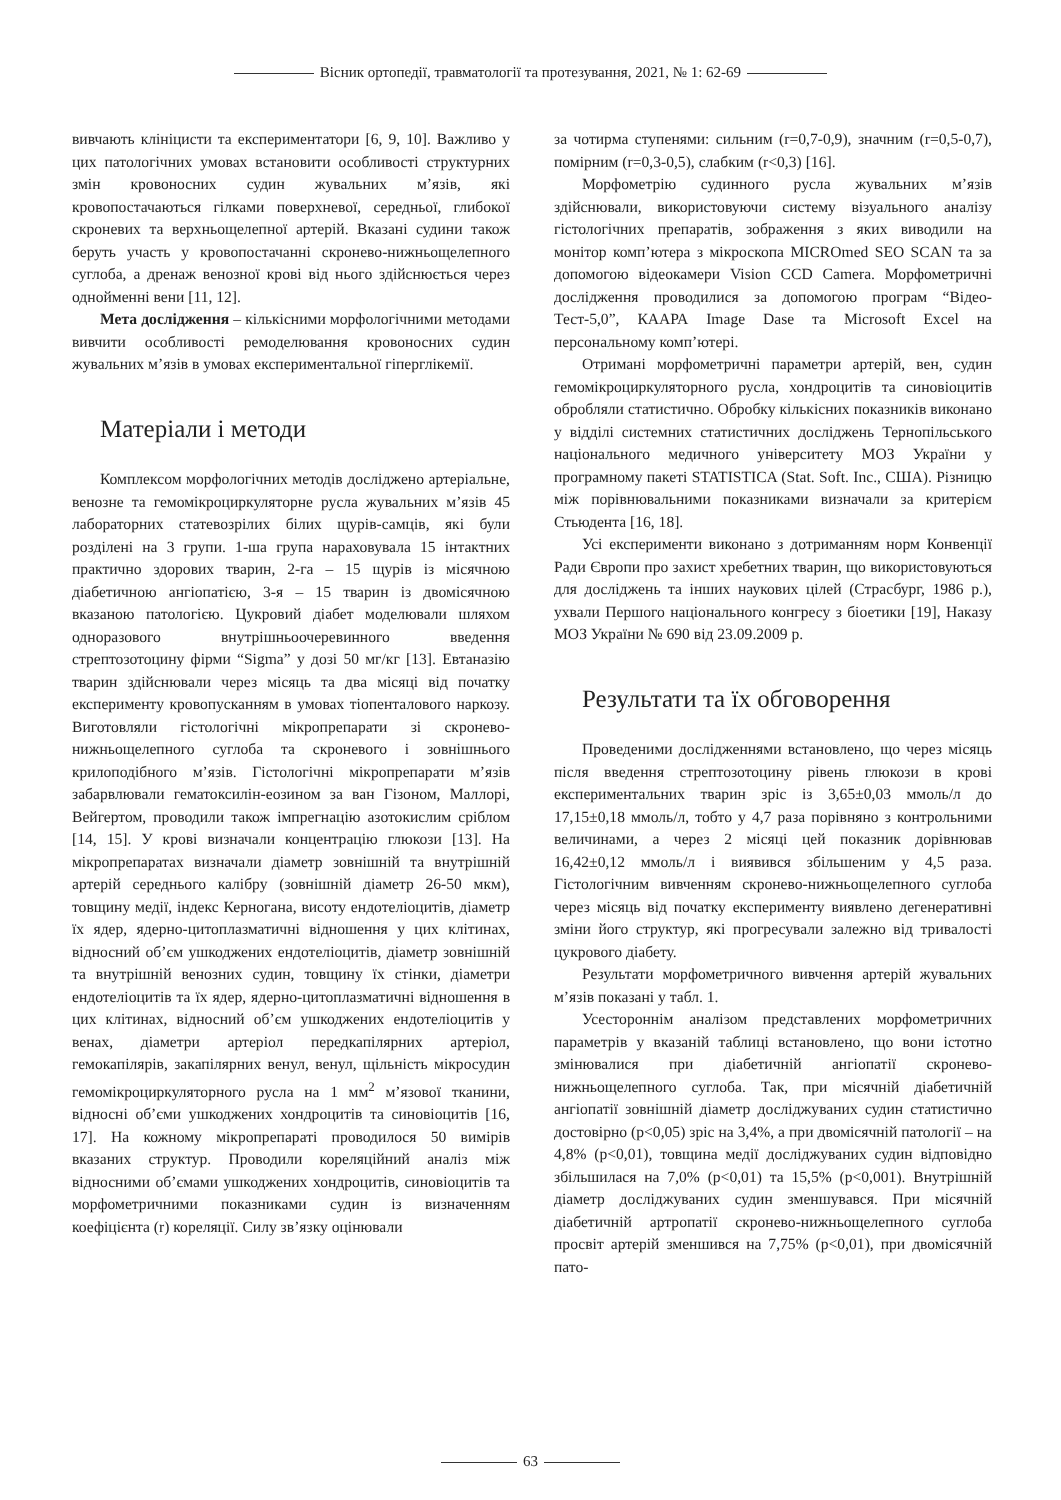Вісник ортопедії, травматології та протезування, 2021, № 1: 62-69
вивчають клініцисти та експериментатори [6, 9, 10]. Важливо у цих патологічних умовах встановити особливості структурних змін кровоносних судин жувальних м’язів, які кровопостачаються гілками поверхневої, середньої, глибокої скроневих та верхньощелепної артерій. Вказані судини також беруть участь у кровопостачанні скронево-нижньощелепного суглоба, а дренаж венозної крові від нього здійснюється через однойменні вени [11, 12].
Мета дослідження – кількісними морфологічними методами вивчити особливості ремоделювання кровоносних судин жувальних м’язів в умовах експериментальної гіперглікемії.
Матеріали і методи
Комплексом морфологічних методів досліджено артеріальне, венозне та гемомікроциркуляторне русла жувальних м’язів 45 лабораторних статевозрілих білих щурів-самців, які були розділені на 3 групи. 1-ша група нараховувала 15 інтактних практично здорових тварин, 2-га – 15 щурів із місячною діабетичною ангіопатією, 3-я – 15 тварин із двомісячною вказаною патологією. Цукровий діабет моделювали шляхом одноразового внутрішньоочеревинного введення стрептозотоцину фірми “Sigma” у дозі 50 мг/кг [13]. Евтаназію тварин здійснювали через місяць та два місяці від початку експерименту кровопусканням в умовах тіопенталового наркозу. Виготовляли гістологічні мікропрепарати зі скронево-нижньощелепного суглоба та скроневого і зовнішнього крилоподібного м’язів. Гістологічні мікропрепарати м’язів забарвлювали гематоксилін-еозином за ван Гізоном, Маллорі, Вейгертом, проводили також імпрегнацію азотокислим сріблом [14, 15]. У крові визначали концентрацію глюкози [13]. На мікропрепаратах визначали діаметр зовнішній та внутрішній артерій середнього калібру (зовнішній діаметр 26-50 мкм), товщину медії, індекс Керногана, висоту ендотеліоцитів, діаметр їх ядер, ядерно-цитоплазматичні відношення у цих клітинах, відносний об’єм ушкоджених ендотеліоцитів, діаметр зовнішній та внутрішній венозних судин, товщину їх стінки, діаметри ендотеліоцитів та їх ядер, ядерно-цитоплазматичні відношення в цих клітинах, відносний об’єм ушкоджених ендотеліоцитів у венах, діаметри артеріол передкапілярних артеріол, гемокапілярів, закапілярних венул, венул, щільність мікросудин гемомікроциркуляторного русла на 1 мм<sup>2</sup> м’язової тканини, відносні об’єми ушкоджених хондроцитів та синовіоцитів [16, 17]. На кожному мікропрепараті проводилося 50 вимірів вказаних структур. Проводили кореляційний аналіз між відносними об’ємами ушкоджених хондроцитів, синовіоцитів та морфометричними показниками судин із визначенням коефіцієнта (r) кореляції. Силу зв’язку оцінювали
за чотирма ступенями: сильним (r=0,7-0,9), значним (r=0,5-0,7), помірним (r=0,3-0,5), слабким (r<0,3) [16].
Морфометрію судинного русла жувальних м’язів здійснювали, використовуючи систему візуального аналізу гістологічних препаратів, зображення з яких виводили на монітор комп’ютера з мікроскопа MICROmed SEO SCAN та за допомогою відеокамери Vision CCD Camera. Морфометричні дослідження проводилися за допомогою програм “Відео-Тест-5,0”, КААРА Image Dase та Microsoft Excel на персональному комп’ютері.
Отримані морфометричні параметри артерій, вен, судин гемомікроциркуляторного русла, хондроцитів та синовіоцитів обробляли статистично. Обробку кількісних показників виконано у відділі системних статистичних досліджень Тернопільського національного медичного університету МОЗ України у програмному пакеті STATISTICA (Stat. Soft. Inc., США). Різницю між порівнювальними показниками визначали за критерієм Стьюдента [16, 18].
Усі експерименти виконано з дотриманням норм Конвенції Ради Європи про захист хребетних тварин, що використовуються для досліджень та інших наукових цілей (Страсбург, 1986 р.), ухвали Першого національного конгресу з біоетики [19], Наказу МОЗ України № 690 від 23.09.2009 р.
Результати та їх обговорення
Проведеними дослідженнями встановлено, що через місяць після введення стрептозотоцину рівень глюкози в крові експериментальних тварин зріс із 3,65±0,03 ммоль/л до 17,15±0,18 ммоль/л, тобто у 4,7 раза порівняно з контрольними величинами, а через 2 місяці цей показник дорівнював 16,42±0,12 ммоль/л і виявився збільшеним у 4,5 раза. Гістологічним вивченням скронево-нижньощелепного суглоба через місяць від початку експерименту виявлено дегенеративні зміни його структур, які прогресували залежно від тривалості цукрового діабету.
Результати морфометричного вивчення артерій жувальних м’язів показані у табл. 1.
Усестороннім аналізом представлених морфометричних параметрів у вказаній таблиці встановлено, що вони істотно змінювалися при діабетичній ангіопатії скронево-нижньощелепного суглоба. Так, при місячній діабетичній ангіопатії зовнішній діаметр досліджуваних судин статистично достовірно (р<0,05) зріс на 3,4%, а при двомісячній патології – на 4,8% (р<0,01), товщина медії досліджуваних судин відповідно збільшилася на 7,0% (р<0,01) та 15,5% (р<0,001). Внутрішній діаметр досліджуваних судин зменшувався. При місячній діабетичній артропатії скронево-нижньощелепного суглоба просвіт артерій зменшився на 7,75% (р<0,01), при двомісячній пато-
63